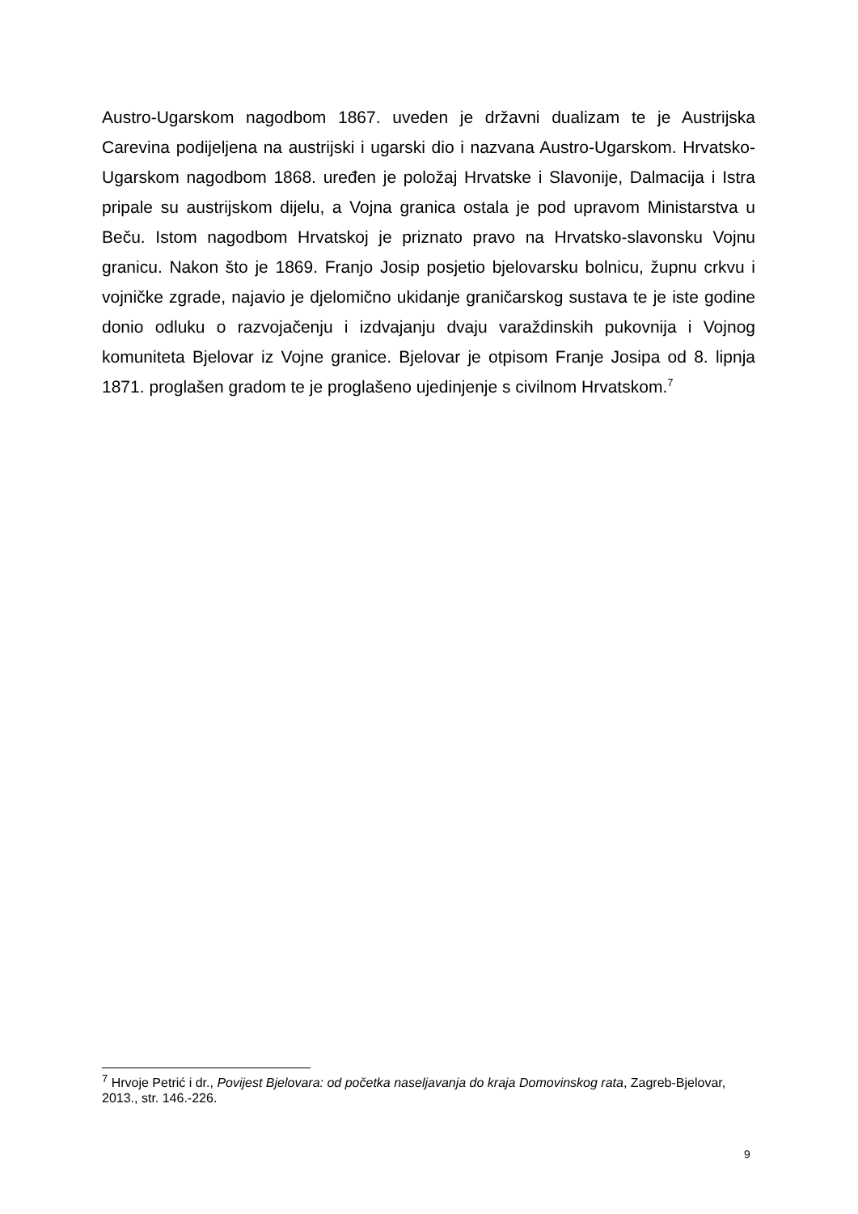Austro-Ugarskom nagodbom 1867. uveden je državni dualizam te je Austrijska Carevina podijeljena na austrijski i ugarski dio i nazvana Austro-Ugarskom. Hrvatsko-Ugarskom nagodbom 1868. uređen je položaj Hrvatske i Slavonije, Dalmacija i Istra pripale su austrijskom dijelu, a Vojna granica ostala je pod upravom Ministarstva u Beču. Istom nagodbom Hrvatskoj je priznato pravo na Hrvatsko-slavonsku Vojnu granicu. Nakon što je 1869. Franjo Josip posjetio bjelovarsku bolnicu, župnu crkvu i vojničke zgrade, najavio je djelomično ukidanje graničarskog sustava te je iste godine donio odluku o razvojačenju i izdvajanju dvaju varaždinskih pukovnija i Vojnog komuniteta Bjelovar iz Vojne granice. Bjelovar je otpisom Franje Josipa od 8. lipnja 1871. proglašen gradom te je proglašeno ujedinjenje s civilnom Hrvatskom.<sup>7</sup>
<sup>7</sup> Hrvoje Petrić i dr., Povijest Bjelovara: od početka naseljavanja do kraja Domovinskog rata, Zagreb-Bjelovar, 2013., str. 146.-226.
9